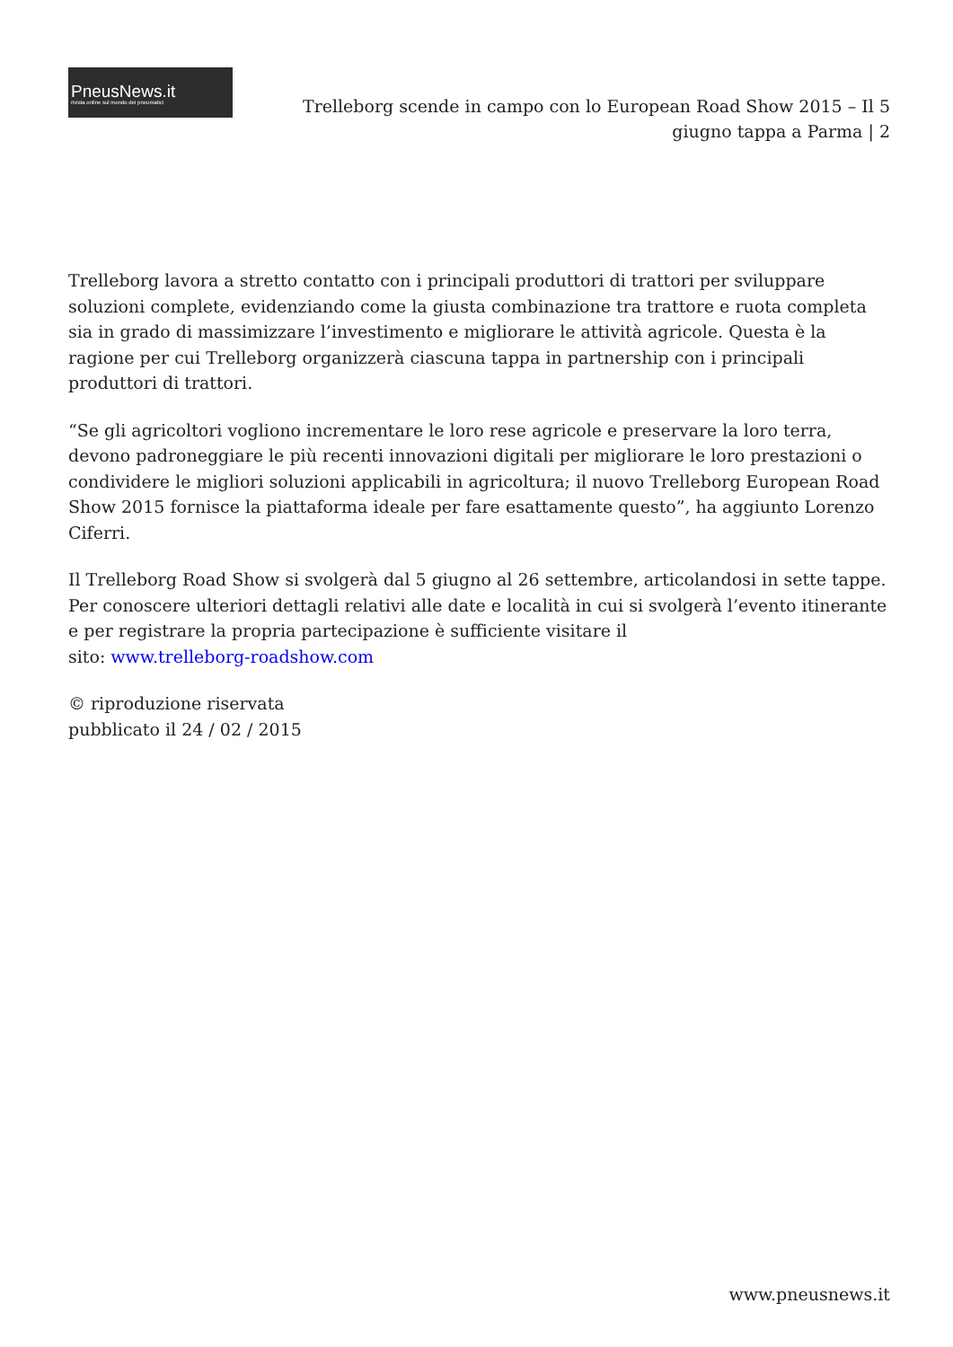PneusNews.it
rivista online sul mondo dei pneumatici
Trelleborg scende in campo con lo European Road Show 2015 – Il 5 giugno tappa a Parma | 2
Trelleborg lavora a stretto contatto con i principali produttori di trattori per sviluppare soluzioni complete, evidenziando come la giusta combinazione tra trattore e ruota completa sia in grado di massimizzare l’investimento e migliorare le attività agricole. Questa è la ragione per cui Trelleborg organizzerà ciascuna tappa in partnership con i principali produttori di trattori.
“Se gli agricoltori vogliono incrementare le loro rese agricole e preservare la loro terra, devono padroneggiare le più recenti innovazioni digitali per migliorare le loro prestazioni o condividere le migliori soluzioni applicabili in agricoltura; il nuovo Trelleborg European Road Show 2015 fornisce la piattaforma ideale per fare esattamente questo”, ha aggiunto Lorenzo Ciferri.
Il Trelleborg Road Show si svolgerà dal 5 giugno al 26 settembre, articolandosi in sette tappe. Per conoscere ulteriori dettagli relativi alle date e località in cui si svolgerà l’evento itinerante e per registrare la propria partecipazione è sufficiente visitare il
sito: www.trelleborg-roadshow.com
© riproduzione riservata
pubblicato il 24 / 02 / 2015
www.pneusnews.it